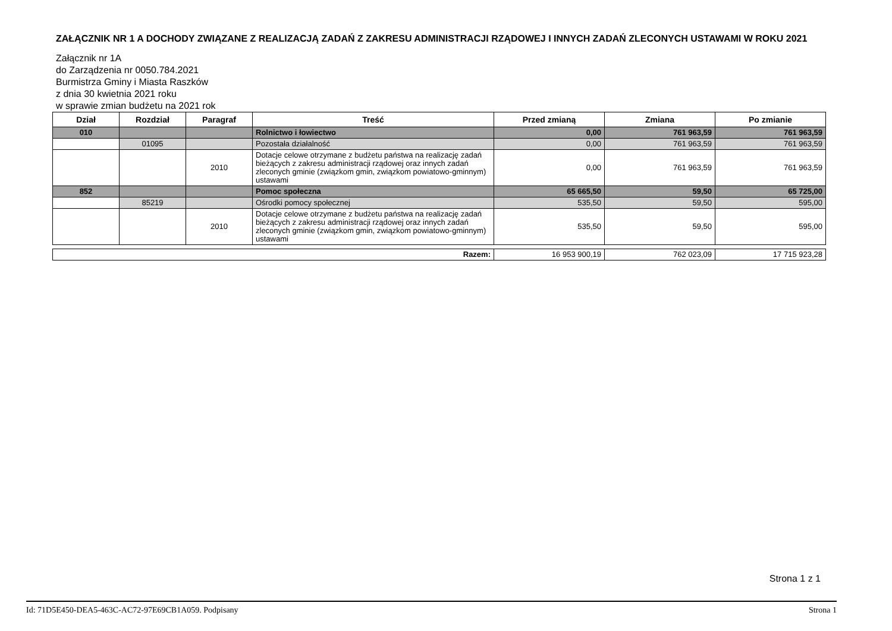ZAŁĄCZNIK NR 1 A DOCHODY ZWIĄZANE Z REALIZACJĄ ZADAŃ Z ZAKRESU ADMINISTRACJI RZĄDOWEJ I INNYCH ZADAŃ ZLECONYCH USTAWAMI W ROKU 2021
Załącznik nr 1A
do Zarządzenia nr 0050.784.2021
Burmistrza Gminy i Miasta Raszków
z dnia 30 kwietnia 2021 roku
w sprawie zmian budżetu na 2021 rok
| Dział | Rozdział | Paragraf | Treść | Przed zmianą | Zmiana | Po zmianie |
| --- | --- | --- | --- | --- | --- | --- |
| 010 | | | Rolnictwo i łowiectwo | 0,00 | 761 963,59 | 761 963,59 |
| | 01095 | | Pozostała działalność | 0,00 | 761 963,59 | 761 963,59 |
| | | 2010 | Dotacje celowe otrzymane z budżetu państwa na realizację zadań bieżących z zakresu administracji rządowej oraz innych zadań zleconych gminie (związkom gmin, związkom powiatowo-gminnym) ustawami | 0,00 | 761 963,59 | 761 963,59 |
| 852 | | | Pomoc społeczna | 65 665,50 | 59,50 | 65 725,00 |
| | 85219 | | Ośrodki pomocy społecznej | 535,50 | 59,50 | 595,00 |
| | | 2010 | Dotacje celowe otrzymane z budżetu państwa na realizację zadań bieżących z zakresu administracji rządowej oraz innych zadań zleconych gminie (związkom gmin, związkom powiatowo-gminnym) ustawami | 535,50 | 59,50 | 595,00 |
| Razem: | 16 953 900,19 | 762 023,09 | 17 715 923,28 |
Strona 1 z 1
Id: 71D5E450-DEA5-463C-AC72-97E69CB1A059. Podpisany Strona 1